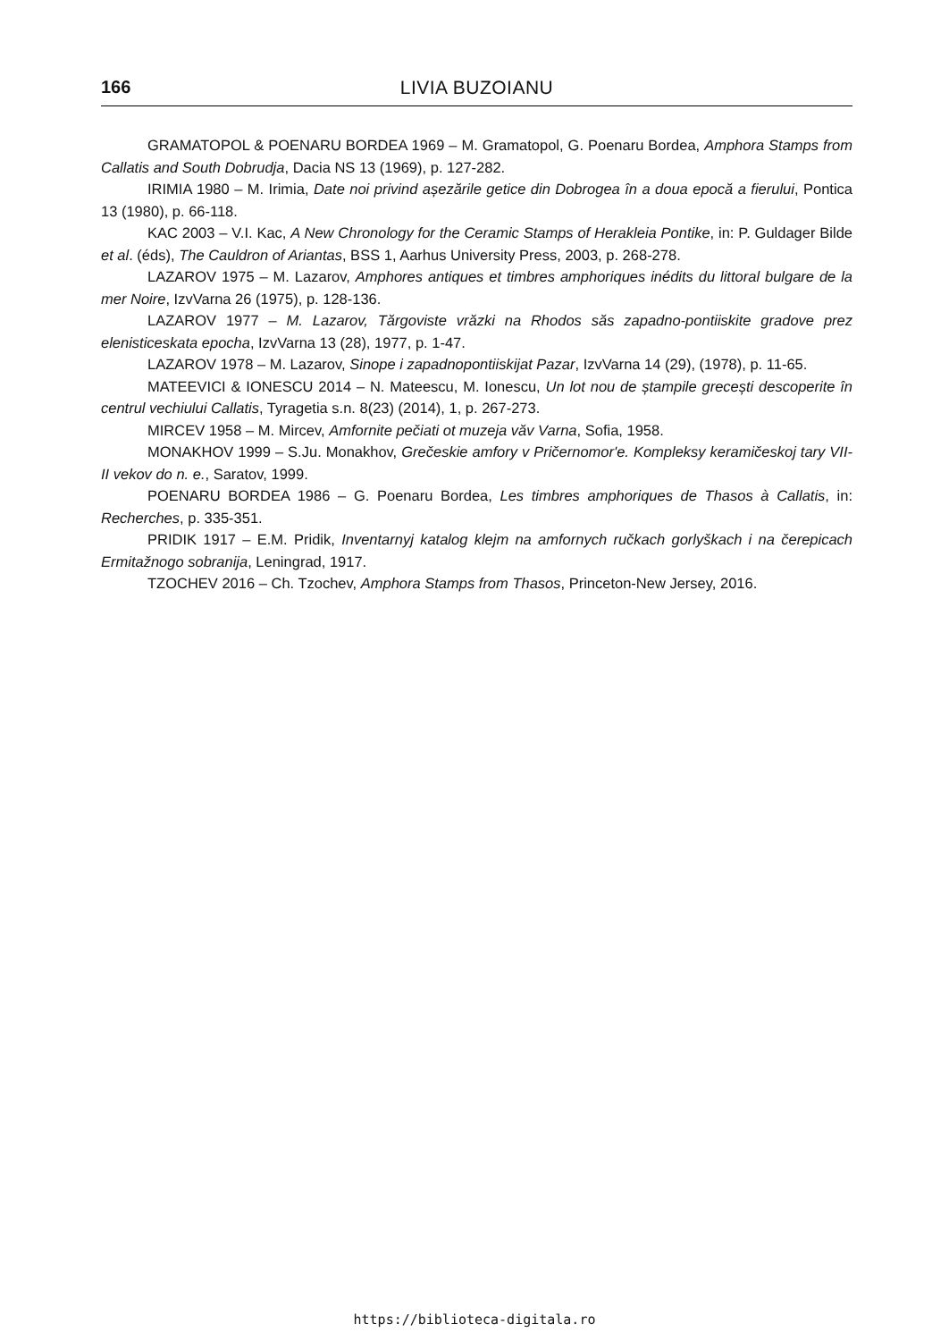166 LIVIA BUZOIANU
GRAMATOPOL & POENARU BORDEA 1969 – M. Gramatopol, G. Poenaru Bordea, Amphora Stamps from Callatis and South Dobrudja, Dacia NS 13 (1969), p. 127-282.
IRIMIA 1980 – M. Irimia, Date noi privind așezările getice din Dobrogea în a doua epocă a fierului, Pontica 13 (1980), p. 66-118.
KAC 2003 – V.I. Kac, A New Chronology for the Ceramic Stamps of Herakleia Pontike, in: P. Guldager Bilde et al. (éds), The Cauldron of Ariantas, BSS 1, Aarhus University Press, 2003, p. 268-278.
LAZAROV 1975 – M. Lazarov, Amphores antiques et timbres amphoriques inédits du littoral bulgare de la mer Noire, IzvVarna 26 (1975), p. 128-136.
LAZAROV 1977 – M. Lazarov, Tărgoviste vrăzki na Rhodos săs zapadno-pontiiskite gradove prez elenisticeskata epocha, IzvVarna 13 (28), 1977, p. 1-47.
LAZAROV 1978 – M. Lazarov, Sinope i zapadnopontiiskijat Pazar, IzvVarna 14 (29), (1978), p. 11-65.
MATEEVICI & IONESCU 2014 – N. Mateescu, M. Ionescu, Un lot nou de ștampile grecești descoperite în centrul vechiului Callatis, Tyragetia s.n. 8(23) (2014), 1, p. 267-273.
MIRCEV 1958 – M. Mircev, Amfornite pečiati ot muzeja văv Varna, Sofia, 1958.
MONAKHOV 1999 – S.Ju. Monakhov, Grečeskie amfory v Pričernomor'e. Kompleksy keramičeskoj tary VII-II vekov do n. e., Saratov, 1999.
POENARU BORDEA 1986 – G. Poenaru Bordea, Les timbres amphoriques de Thasos à Callatis, in: Recherches, p. 335-351.
PRIDIK 1917 – E.M. Pridik, Inventarnyj katalog klejm na amfornych ručkach gorlyškach i na čerepicach Ermitažnogo sobranija, Leningrad, 1917.
TZOCHEV 2016 – Ch. Tzochev, Amphora Stamps from Thasos, Princeton-New Jersey, 2016.
https://biblioteca-digitala.ro